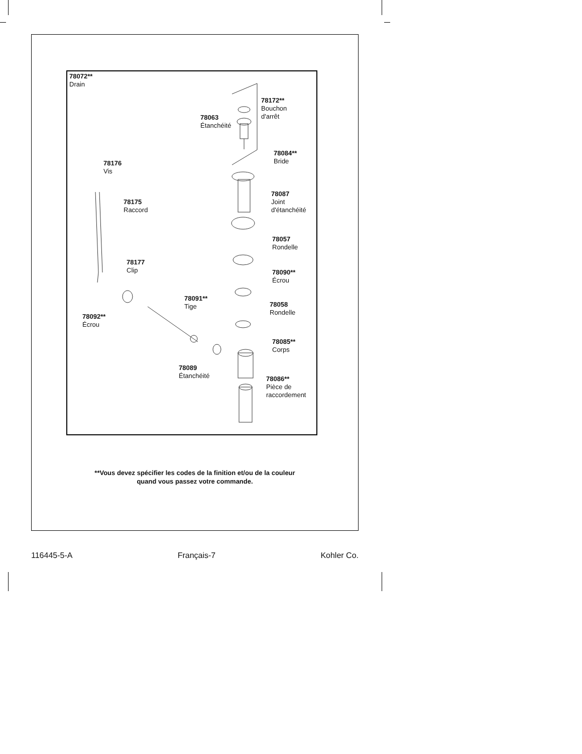78072**
Drain
78172**
Bouchon
d'arrêt
78063
Étanchéité
78084**
Bride
78176
Vis
78087
Joint
d'étanchéité
78175
Raccord
78057
Rondelle
78177
Clip
78090**
Écrou
78091**
Tige
78058
Rondelle
78092**
Écrou
78085**
Corps
78089
Étanchéité
78086**
Pièce de
raccordement
**Vous devez spécifier les codes de la finition et/ou de la couleur
quand vous passez votre commande.
116445-5-A Français-7 Kohler Co.